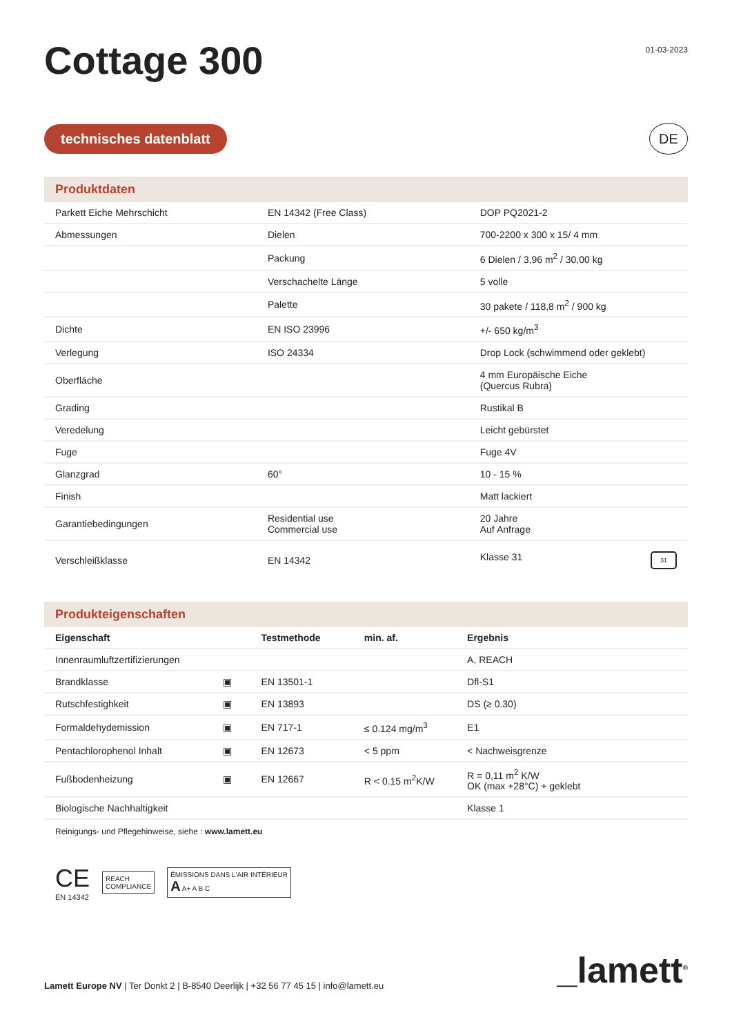Cottage 300
01-03-2023
technisches datenblatt
DE
Produktdaten
| Parkett Eiche Mehrschicht | EN 14342 (Free Class) | DOP PQ2021-2 |
| Abmessungen | Dielen | 700-2200 x 300 x 15/ 4 mm |
| | Packung | 6 Dielen / 3,96 m<sup>2</sup> / 30,00 kg |
| | Verschachelte Länge | 5 volle |
| | Palette | 30 pakete / 118,8 m<sup>2</sup> / 900 kg |
| Dichte | EN ISO 23996 | +/- 650 kg/m<sup>3</sup> |
| Verlegung | ISO 24334 | Drop Lock (schwimmend oder geklebt) |
| Oberfläche | | 4 mm Europäische Eiche (Quercus Rubra) |
| Grading | | Rustikal B |
| Veredelung | | Leicht gebürstet |
| Fuge | | Fuge 4V |
| Glanzgrad | 60° | 10 - 15 % |
| Finish | | Matt lackiert |
| Garantiebedingungen | Residential use Commercial use | 20 Jahre Auf Anfrage |
| Verschleißklasse | EN 14342 | Klasse 31 31 |
Produkteigenschaften
| Eigenschaft | | Testmethode | min. af. | Ergebnis |
| --- | --- | --- | --- | --- |
| Innenraumluftzertifizierungen | | | | A, REACH |
| Brandklasse | ▣ | EN 13501-1 | | Dfl-S1 |
| Rutschfestighkeit | ▣ | EN 13893 | | DS (≥ 0.30) |
| Formaldehydemission | ▣ | EN 717-1 | ≤ 0.124 mg/m<sup>3</sup> | E1 |
| Pentachlorophenol Inhalt | ▣ | EN 12673 | < 5 ppm | < Nachweisgrenze |
| Fußbodenheizung | ▣ | EN 12667 | R < 0.15 m<sup>2</sup>K/W | R = 0,11 m<sup>2</sup> K/W OK (max +28°C) + geklebt |
| Biologische Nachhaltigkeit | | | | Klasse 1 |
Reinigungs- und Pflegehinweise, siehe : www.lamett.eu
CE
EN 14342
REACH
COMPLIANCE
ÉMISSIONS DANS L'AIR INTÉRIEUR
A A+ A B C
Lamett Europe NV | Ter Donkt 2 | B-8540 Deerlijk | +32 56 77 45 15 | info@lamett.eu
_lamett<sup>®</sup>